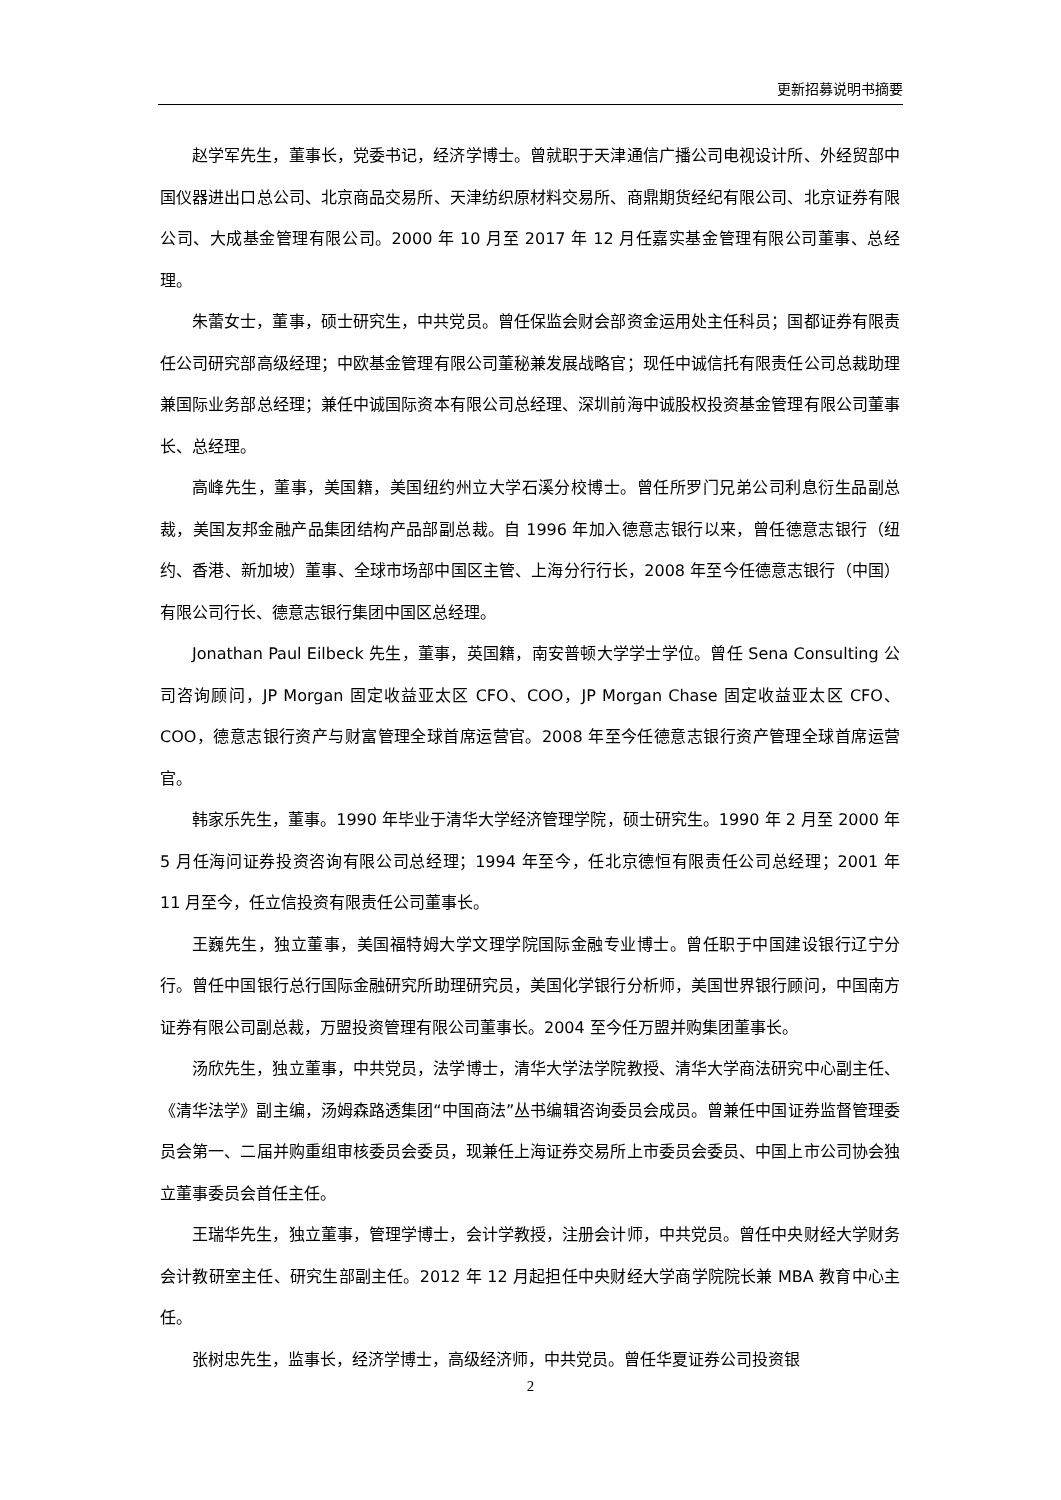更新招募说明书摘要
赵学军先生，董事长，党委书记，经济学博士。曾就职于天津通信广播公司电视设计所、外经贸部中国仪器进出口总公司、北京商品交易所、天津纺织原材料交易所、商鼎期货经纪有限公司、北京证券有限公司、大成基金管理有限公司。2000 年 10 月至 2017 年 12 月任嘉实基金管理有限公司董事、总经理。
朱蕾女士，董事，硕士研究生，中共党员。曾任保监会财会部资金运用处主任科员；国都证券有限责任公司研究部高级经理；中欧基金管理有限公司董秘兼发展战略官；现任中诚信托有限责任公司总裁助理兼国际业务部总经理；兼任中诚国际资本有限公司总经理、深圳前海中诚股权投资基金管理有限公司董事长、总经理。
高峰先生，董事，美国籍，美国纽约州立大学石溪分校博士。曾任所罗门兄弟公司利息衍生品副总裁，美国友邦金融产品集团结构产品部副总裁。自 1996 年加入德意志银行以来，曾任德意志银行（纽约、香港、新加坡）董事、全球市场部中国区主管、上海分行行长，2008 年至今任德意志银行（中国）有限公司行长、德意志银行集团中国区总经理。
Jonathan Paul Eilbeck 先生，董事，英国籍，南安普顿大学学士学位。曾任 Sena Consulting 公司咨询顾问，JP Morgan 固定收益亚太区 CFO、COO，JP Morgan Chase 固定收益亚太区 CFO、COO，德意志银行资产与财富管理全球首席运营官。2008 年至今任德意志银行资产管理全球首席运营官。
韩家乐先生，董事。1990 年毕业于清华大学经济管理学院，硕士研究生。1990 年 2 月至 2000 年 5 月任海问证券投资咨询有限公司总经理；1994 年至今，任北京德恒有限责任公司总经理；2001 年 11 月至今，任立信投资有限责任公司董事长。
王巍先生，独立董事，美国福特姆大学文理学院国际金融专业博士。曾任职于中国建设银行辽宁分行。曾任中国银行总行国际金融研究所助理研究员，美国化学银行分析师，美国世界银行顾问，中国南方证券有限公司副总裁，万盟投资管理有限公司董事长。2004 至今任万盟并购集团董事长。
汤欣先生，独立董事，中共党员，法学博士，清华大学法学院教授、清华大学商法研究中心副主任、《清华法学》副主编，汤姆森路透集团“中国商法”丛书编辑咨询委员会成员。曾兼任中国证券监督管理委员会第一、二届并购重组审核委员会委员，现兼任上海证券交易所上市委员会委员、中国上市公司协会独立董事委员会首任主任。
王瑞华先生，独立董事，管理学博士，会计学教授，注册会计师，中共党员。曾任中央财经大学财务会计教研室主任、研究生部副主任。2012 年 12 月起担任中央财经大学商学院院长兼 MBA 教育中心主任。
张树忠先生，监事长，经济学博士，高级经济师，中共党员。曾任华夏证券公司投资银
2